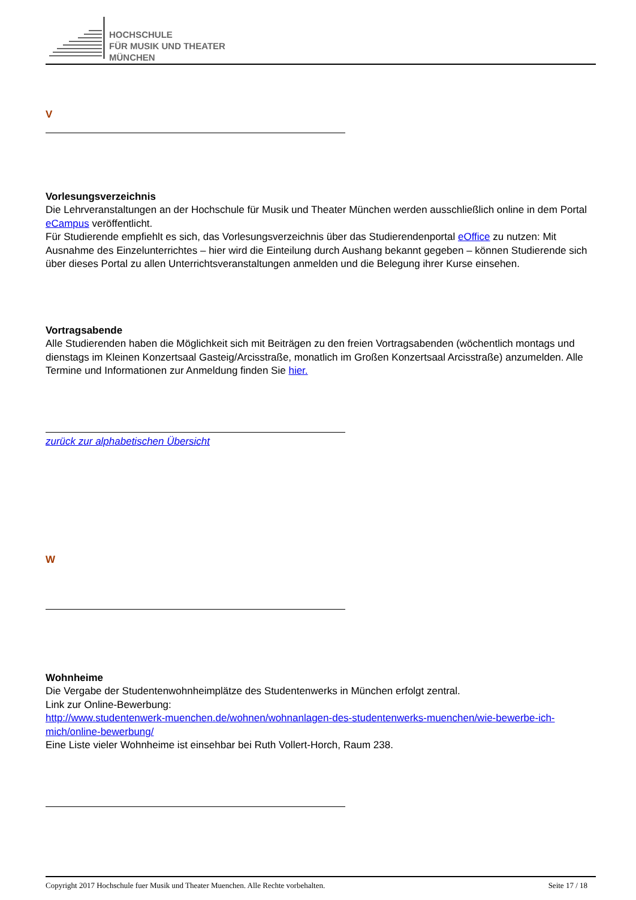HOCHSCHULE
FÜR MUSIK UND THEATER
MÜNCHEN
V
Vorlesungsverzeichnis
Die Lehrveranstaltungen an der Hochschule für Musik und Theater München werden ausschließlich online in dem Portal eCampus veröffentlicht.
Für Studierende empfiehlt es sich, das Vorlesungsverzeichnis über das Studierendenportal eOffice zu nutzen: Mit Ausnahme des Einzelunterrichtes – hier wird die Einteilung durch Aushang bekannt gegeben – können Studierende sich über dieses Portal zu allen Unterrichtsveranstaltungen anmelden und die Belegung ihrer Kurse einsehen.
Vortragsabende
Alle Studierenden haben die Möglichkeit sich mit Beiträgen zu den freien Vortragsabenden (wöchentlich montags und dienstags im Kleinen Konzertsaal Gasteig/Arcisstraße, monatlich im Großen Konzertsaal Arcisstraße) anzumelden. Alle Termine und Informationen zur Anmeldung finden Sie hier.
zurück zur alphabetischen Übersicht
W
Wohnheime
Die Vergabe der Studentenwohnheimplätze des Studentenwerks in München erfolgt zentral.
Link zur Online-Bewerbung:
http://www.studentenwerk-muenchen.de/wohnen/wohnanlagen-des-studentenwerks-muenchen/wie-bewerbe-ich-mich/online-bewerbung/
Eine Liste vieler Wohnheime ist einsehbar bei Ruth Vollert-Horch, Raum 238.
Copyright 2017 Hochschule fuer Musik und Theater Muenchen. Alle Rechte vorbehalten. Seite 17 / 18